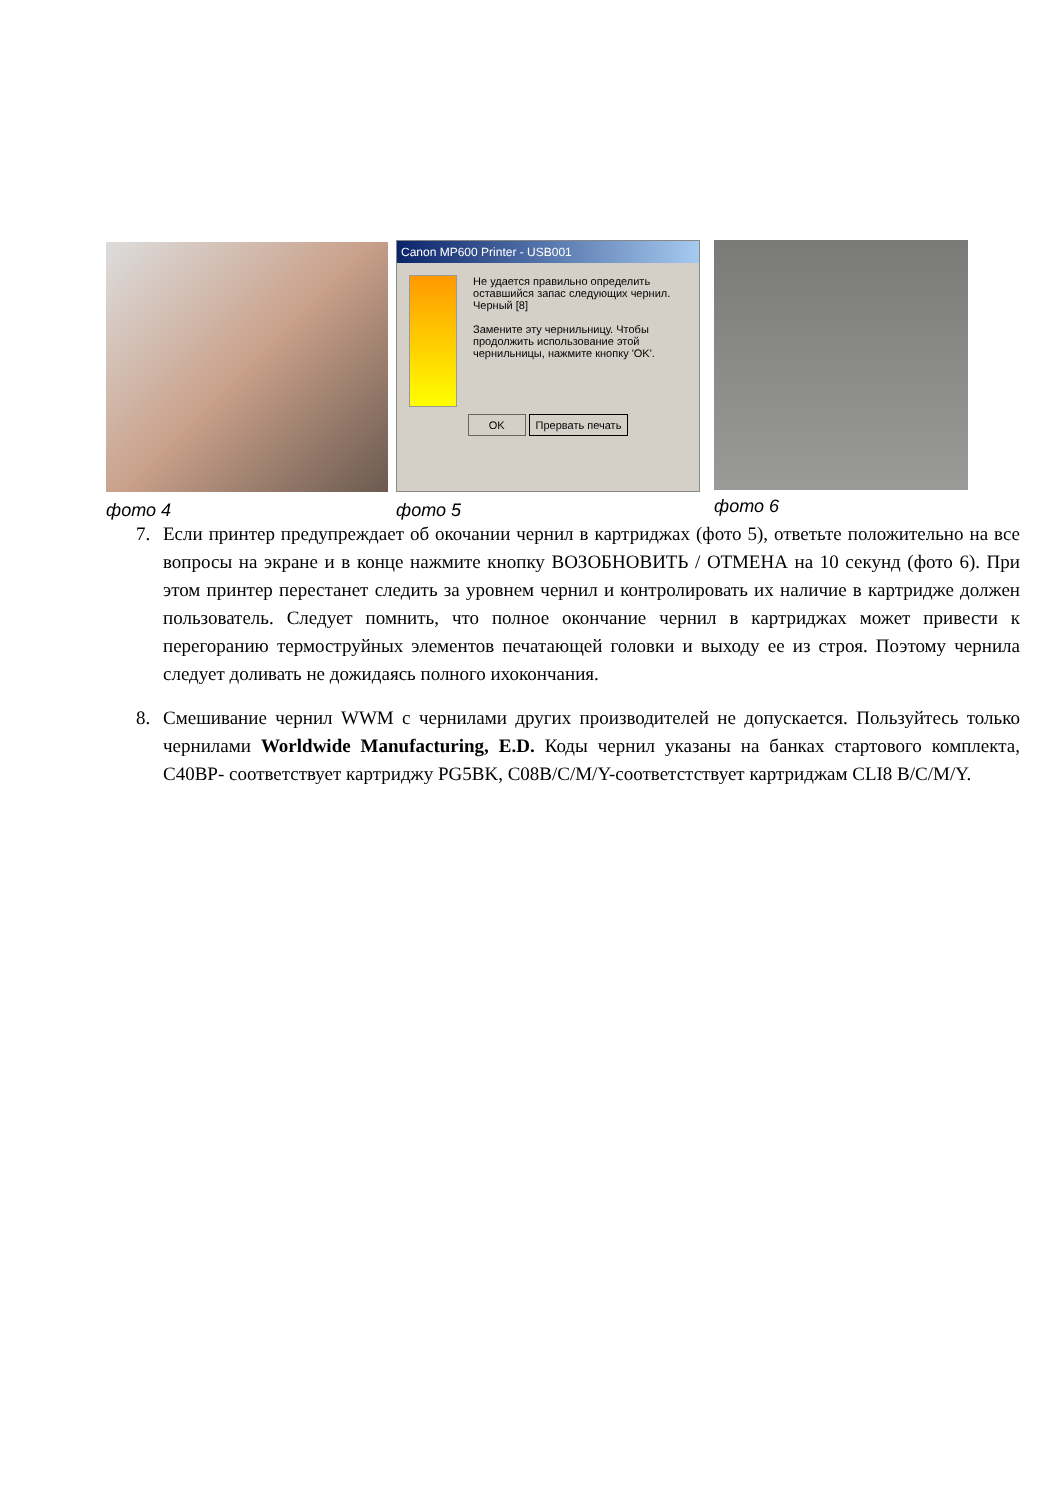Canon MP600 Printer - USB001
Не удается правильно определить оставшийся запас следующих чернил.
Черный [8]
Замените эту чернильницу. Чтобы продолжить использование этой чернильницы, нажмите кнопку 'OK'.
OK Прервать печать
фото 4 фото 5 фото 6
7. Если принтер предупреждает об окочании чернил в картриджах (фото 5), ответьте положительно на все вопросы на экране и в конце нажмите кнопку ВОЗОБНОВИТЬ / ОТМЕНА на 10 секунд (фото 6). При этом принтер перестанет следить за уровнем чернил и контролировать их наличие в картридже должен пользователь. Следует помнить, что полное окончание чернил в картриджах может привести к перегоранию термоструйных элементов печатающей головки и выходу ее из строя. Поэтому чернила следует доливать не дожидаясь полного ихокончания.
8. Смешивание чернил WWM с чернилами других производителей не допускается. Пользуйтесь только чернилами Worldwide Manufacturing, E.D. Коды чернил указаны на банках стартового комплекта, C40BP- соответствует картриджу PG5BK, C08B/C/M/Y-соответстствует картриджам CLI8 B/C/M/Y.